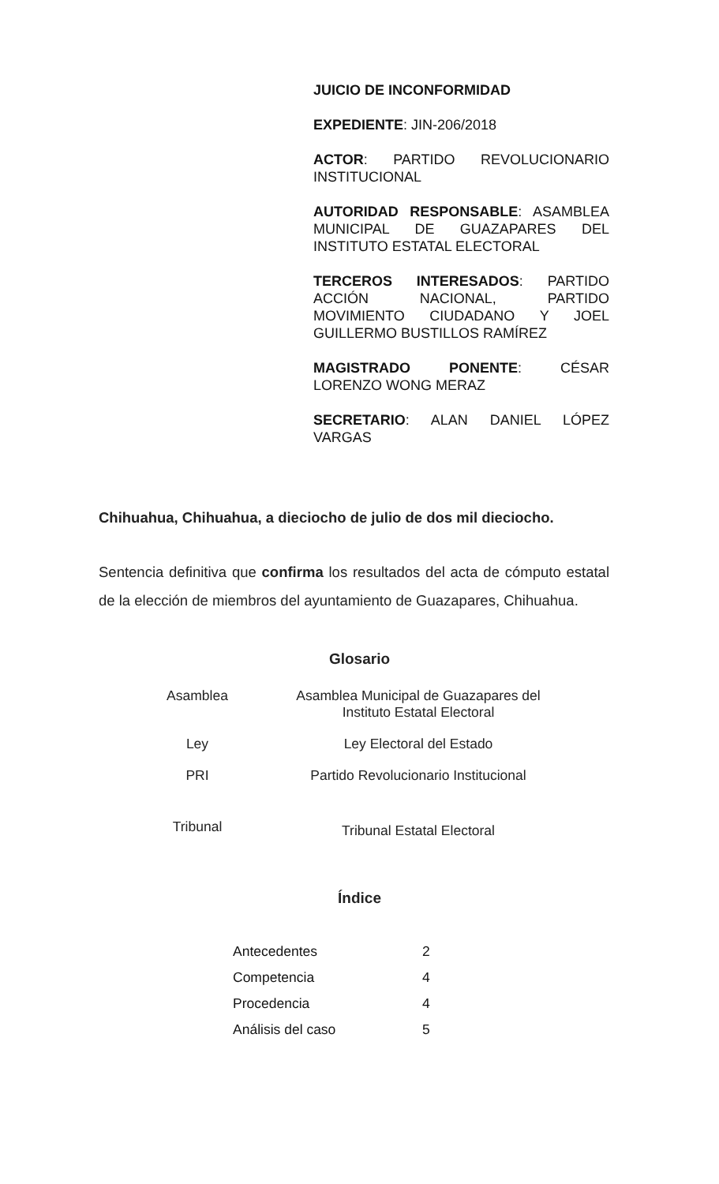JUICIO DE INCONFORMIDAD
EXPEDIENTE: JIN-206/2018
ACTOR: PARTIDO REVOLUCIONARIO INSTITUCIONAL
AUTORIDAD RESPONSABLE: ASAMBLEA MUNICIPAL DE GUAZAPARES DEL INSTITUTO ESTATAL ELECTORAL
TERCEROS INTERESADOS: PARTIDO ACCIÓN NACIONAL, PARTIDO MOVIMIENTO CIUDADANO Y JOEL GUILLERMO BUSTILLOS RAMÍREZ
MAGISTRADO PONENTE: CÉSAR LORENZO WONG MERAZ
SECRETARIO: ALAN DANIEL LÓPEZ VARGAS
Chihuahua, Chihuahua, a dieciocho de julio de dos mil dieciocho.
Sentencia definitiva que confirma los resultados del acta de cómputo estatal de la elección de miembros del ayuntamiento de Guazapares, Chihuahua.
Glosario
| Asamblea | Asamblea Municipal de Guazapares del Instituto Estatal Electoral |
| Ley | Ley Electoral del Estado |
| PRI | Partido Revolucionario Institucional |
| Tribunal | Tribunal Estatal Electoral |
Índice
| Antecedentes | 2 |
| Competencia | 4 |
| Procedencia | 4 |
| Análisis del caso | 5 |